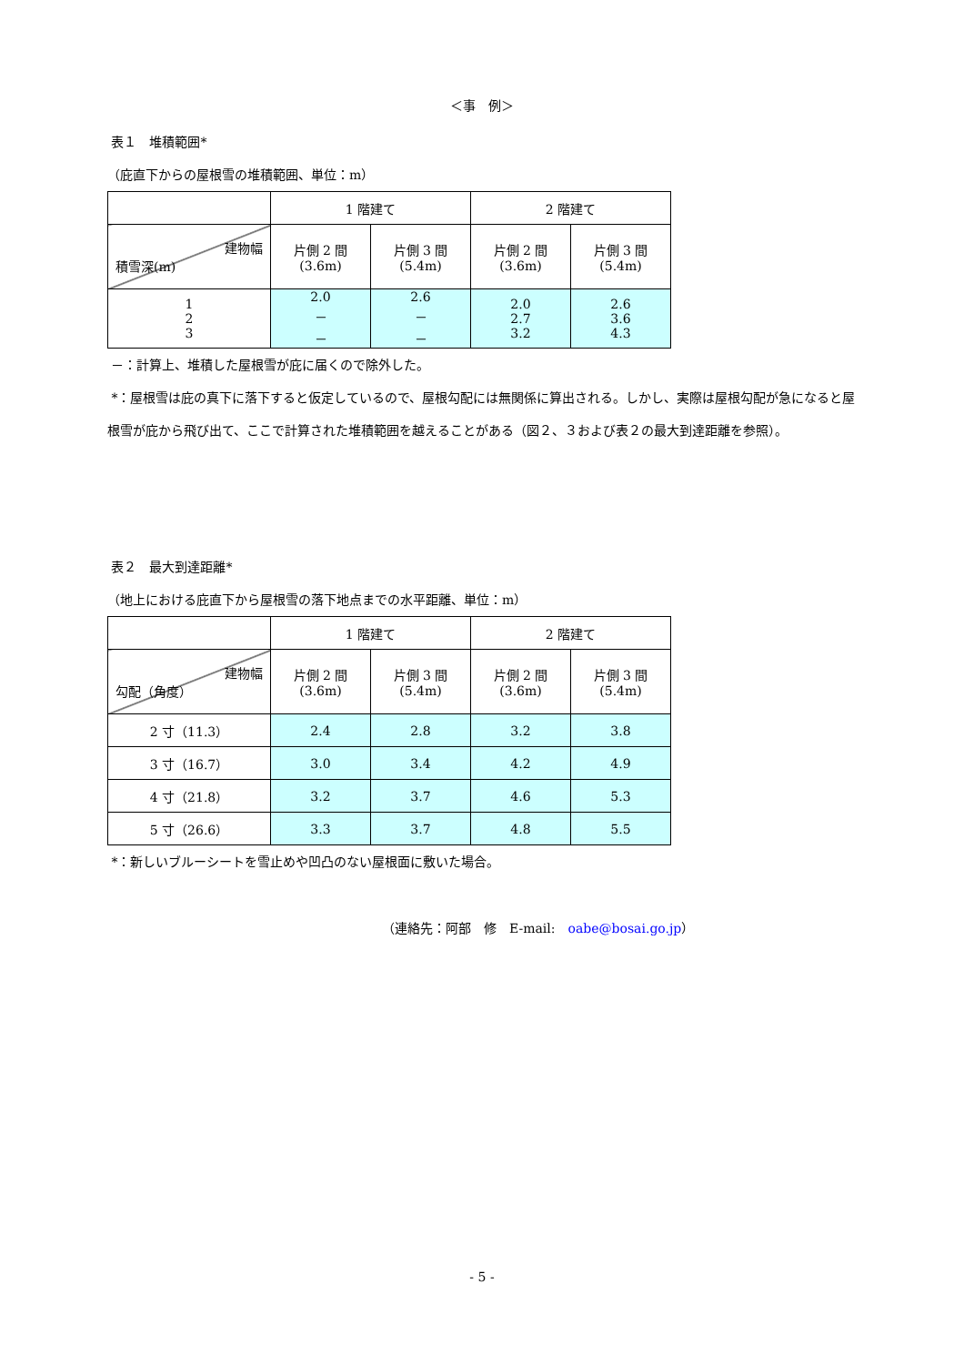＜事　例＞
表１　堆積範囲*
（庇直下からの屋根雪の堆積範囲、単位：m）
| | 1 階建て | | 2 階建て | |
| 建物幅 積雪深(m) | 片側 2 間 (3.6m) | 片側 3 間 (5.4m) | 片側 2 間 (3.6m) | 片側 3 間 (5.4m) |
| 1 2 3 | 2.0 － － | 2.6 － － | 2.0 2.7 3.2 | 2.6 3.6 4.3 |
－：計算上、堆積した屋根雪が庇に届くので除外した。
*：屋根雪は庇の真下に落下すると仮定しているので、屋根勾配には無関係に算出される。しかし、実際は屋根勾配が急になると屋根雪が庇から飛び出て、ここで計算された堆積範囲を越えることがある（図２、３および表２の最大到達距離を参照）。
表２　最大到達距離*
（地上における庇直下から屋根雪の落下地点までの水平距離、単位：m）
| | 1 階建て | | 2 階建て | |
| 建物幅 勾配（角度） | 片側 2 間 (3.6m) | 片側 3 間 (5.4m) | 片側 2 間 (3.6m) | 片側 3 間 (5.4m) |
| 2 寸（11.3） | 2.4 | 2.8 | 3.2 | 3.8 |
| 3 寸（16.7） | 3.0 | 3.4 | 4.2 | 4.9 |
| 4 寸（21.8） | 3.2 | 3.7 | 4.6 | 5.3 |
| 5 寸（26.6） | 3.3 | 3.7 | 4.8 | 5.5 |
*：新しいブルーシートを雪止めや凹凸のない屋根面に敷いた場合。
（連絡先：阿部　修　E-mail:　oabe@bosai.go.jp）
- 5 -